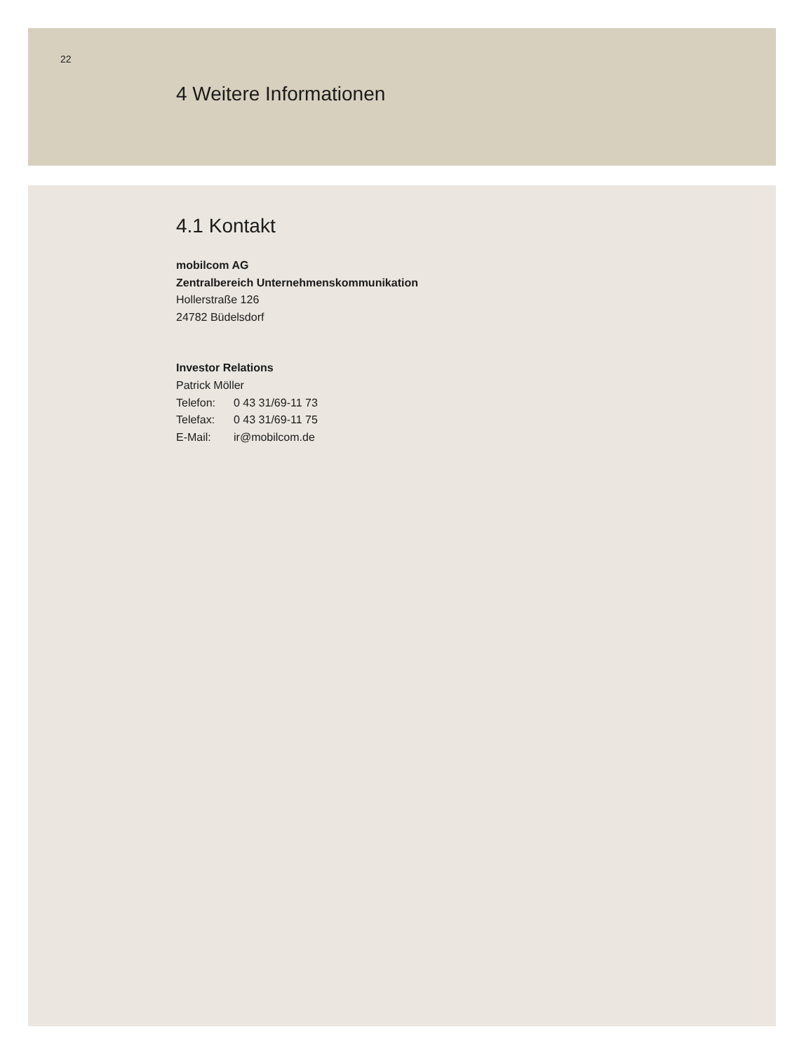22
4 Weitere Informationen
4.1 Kontakt
mobilcom AG
Zentralbereich Unternehmenskommunikation
Hollerstraße 126
24782 Büdelsdorf
Investor Relations
Patrick Möller
Telefon: 0 43 31/69-11 73
Telefax: 0 43 31/69-11 75
E-Mail: ir@mobilcom.de